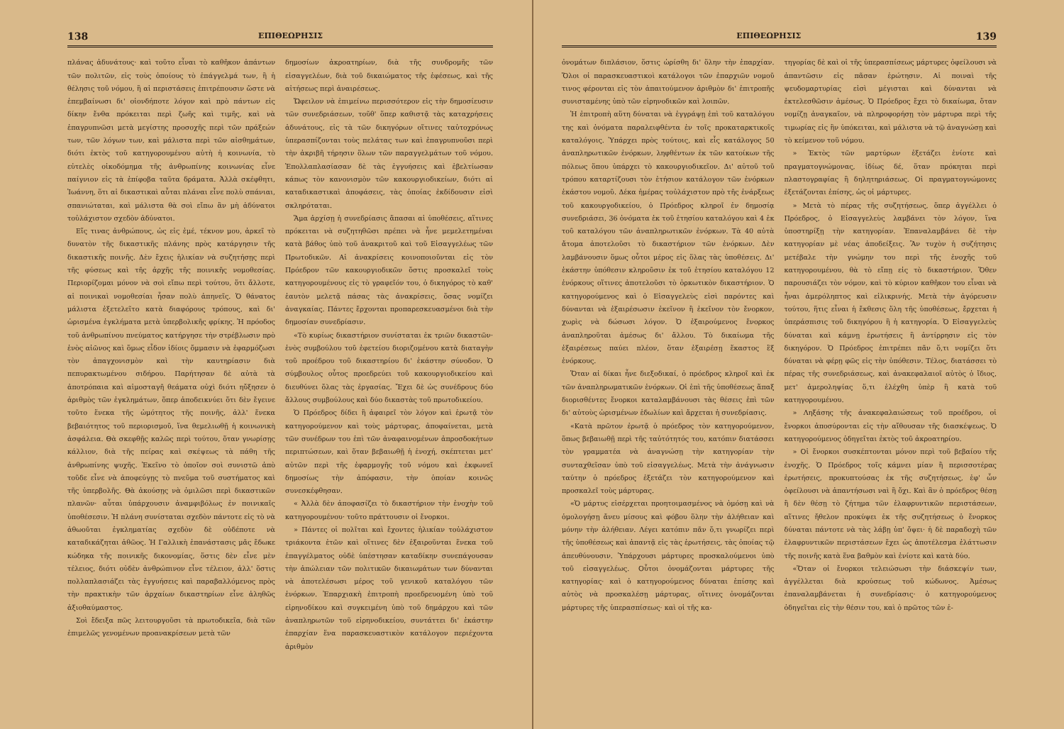138 ΕΠΙΘΕΩΡΗΣΙΣ
πλάνας ἀδυνάτους· καὶ τοῦτο εἶναι τὸ καθῆκον ἁπάντων τῶν πολιτῶν, εἰς τοὺς ὁποίους τὸ ἐπάγγελμά των, ἢ ἡ θέλησις τοῦ νόμου, ἢ αἱ περιστάσεις ἐπιτρέπουσιν ὥστε νὰ ἐπεμβαίνωσι δι' οἱονδήποτε λόγον καὶ πρὸ πάντων εἰς δίκην ἔνθα πρόκειται περὶ ζωῆς καὶ τιμῆς, καὶ νὰ ἐπαγρυπνῶσι μετὰ μεγίστης προσοχῆς περὶ τῶν πράξεών των, τῶν λόγων των, καὶ μάλιστα περὶ τῶν αἰσθημάτων, διότι ἐκτὸς τοῦ κατηγορουμένου αὐτὴ ἡ κοινωνία, τὸ εὐτελὲς οἰκοδόμημα τῆς ἀνθρωπίνης κοινωνίας εἶνε παίγνιον εἰς τὰ ἐπίφοβα ταῦτα δράματα. Ἀλλὰ σκέφθητι, Ἰωάννη, ὅτι αἱ δικαστικαὶ αὗται πλάναι εἶνε πολὺ σπάνιαι, σπανιώταται, καὶ μάλιστα θὰ σοὶ εἴπω ἂν μὴ ἀδύνατοι τοὐλάχιστον σχεδὸν ἀδύνατοι.
Εἴς τινας ἀνθρώπους, ὡς εἰς ἐμέ, τέκνον μου, ἀρκεῖ τὸ δυνατὸν τῆς δικαστικῆς πλάνης πρὸς κατάργησιν τῆς δικαστικῆς ποινῆς. Δὲν ἔχεις ἡλικίαν νὰ συζητήσῃς περὶ τῆς φύσεως καὶ τῆς ἀρχῆς τῆς ποινικῆς νομοθεσίας. Περιορίζομαι μόνον νὰ σοὶ εἴπω περὶ τούτου, ὅτι ἄλλοτε, αἱ ποινικαὶ νομοθεσίαι ἦσαν πολὺ ἀπηνεῖς. Ὁ θάνατος μάλιστα ἐξετελεῖτο κατὰ διαφόρους τρόπους, καὶ δι' ὡρισμένα ἐγκλήματα μετὰ ὑπερβολικῆς φρίκης. Ἡ πρόοδος τοῦ ἀνθρωπίνου πνεύματος κατήργησε τὴν στρέβλωσιν πρὸ ἑνὸς αἰῶνος καὶ ὅμως εἶδον ἰδίοις ὄμμασιν νὰ ἐφαρμόζωσι τὸν ἀπαγχονισμὸν καὶ τὴν καυτηρίασιν διὰ πεπυρακτωμένου σιδήρου. Παρήτησαν δὲ αὐτὰ τὰ ἀποτρόπαια καὶ αἱμοσταγῆ θεάματα οὐχὶ διότι ηὔξησεν ὁ ἀριθμὸς τῶν ἐγκλημάτων, ὅπερ ἀποδεικνύει ὅτι δὲν ἔγεινε τοῦτο ἕνεκα τῆς ὠμότητος τῆς ποινῆς, ἀλλ' ἕνεκα βεβαιότητος τοῦ περιορισμοῦ, ἵνα θεμελιωθῇ ἡ κοινωνικὴ ἀσφάλεια. Θὰ σκεφθῇς καλῶς περὶ τούτου, ὅταν γνωρίσῃς κάλλιον, διὰ τῆς πείρας καὶ σκέψεως τὰ πάθη τῆς ἀνθρωπίνης ψυχῆς. Ἐκεῖνο τὸ ὁποῖον σοὶ συνιστῶ ἀπὸ τοῦδε εἶνε νὰ ἀποφεύγῃς τὸ πνεῦμα τοῦ συστήματος καὶ τῆς ὑπερβολῆς. Θὰ ἀκούσῃς νὰ ὁμιλῶσι περὶ δικαστικῶν πλανῶν· αὗται ὑπάρχουσιν ἀναμφιβόλως ἐν ποινικαῖς ὑποθέσεσιν. Ἡ πλάνη συνίσταται σχεδὸν πάντοτε εἰς τὸ νὰ ἀθωοῦται ἐγκληματίας σχεδὸν δὲ οὐδέποτε νὰ καταδικάζηται ἀθῶος. Ἡ Γαλλικὴ ἐπανάστασις μᾶς ἔδωκε κώδηκα τῆς ποινικῆς δικονομίας, ὅστις δὲν εἶνε μὲν τέλειος, διότι οὐδὲν ἀνθρώπινον εἶνε τέλειον, ἀλλ' ὅστις πολλαπλασιάζει τὰς ἐγγυήσεις καὶ παραβαλλόμενος πρὸς τὴν πρακτικὴν τῶν ἀρχαίων δικαστηρίων εἶνε ἀληθῶς ἀξιοθαύμαστος.
Σοὶ ἔδειξα πῶς λειτουργοῦσι τὰ πρωτοδικεῖα, διὰ τῶν ἐπιμελῶς γενομένων προανακρίσεων μετὰ τῶν
δημοσίων ἀκροατηρίων, διὰ τῆς συνδρομῆς τῶν εἰσαγγελέων, διὰ τοῦ δικαιώματος τῆς ἐφέσεως, καὶ τῆς αἰτήσεως περὶ ἀναιρέσεως.
Ὤφειλον νὰ ἐπιμείνω περισσότερον εἰς τὴν δημοσίευσιν τῶν συνεδριάσεων, τοῦθ' ὅπερ καθιστᾷ τὰς καταχρήσεις ἀδυνάτους, εἰς τὰ τῶν δικηγόρων οἵτινες ταὐτοχρόνως ὑπερασπίζονται τοὺς πελάτας των καὶ ἐπαγρυπνοῦσι περὶ τὴν ἀκριβῆ τήρησιν ὅλων τῶν παραγγελμάτων τοῦ νόμου. Ἐπολλαπλασίασαν δὲ τὰς ἐγγυήσεις καὶ ἐβελτίωσαν κάπως τὸν κανονισμὸν τῶν κακουργιοδικείων, διότι αἱ καταδικαστικαὶ ἀποφάσεις, τὰς ὁποίας ἐκδίδουσιν εἰσὶ σκληρόταται.
Ἅμα ἀρχίσῃ ἡ συνεδρίασις ἅπασαι αἱ ὑποθέσεις, αἵτινες πρόκειται νὰ συζητηθῶσι πρέπει νὰ ἦνε μεμελετημέναι κατὰ βάθος ὑπὸ τοῦ ἀνακριτοῦ καὶ τοῦ Εἰσαγγελέως τῶν Πρωτοδικῶν. Αἱ ἀνακρίσεις κοινοποιοῦνται εἰς τὸν Πρόεδρον τῶν κακουργιοδικῶν ὅστις προσκαλεῖ τοὺς κατηγορουμένους εἰς τὸ γραφεῖόν του, ὁ δικηγόρος τὸ καθ' ἑαυτὸν μελετᾷ πάσας τὰς ἀνακρίσεις, ὅσας νομίζει ἀναγκαίας. Πάντες ἔρχονται προπαρεσκευασμένοι διὰ τὴν δημοσίαν συνεδρίασιν.
«Τὸ κυρίως δικαστήριον συνίσταται ἐκ τριῶν δικαστῶν· ἑνὸς συμβούλου τοῦ ἐφετείου διοριζομένου κατὰ διαταγὴν τοῦ προέδρου τοῦ δικαστηρίου δι' ἑκάστην σύνοδον. Ὁ σύμβουλος οὗτος προεδρεύει τοῦ κακουργιοδικείου καὶ διευθύνει ὅλας τὰς ἐργασίας. Ἔχει δὲ ὡς συνέδρους δύο ἄλλους συμβούλους καὶ δύο δικαστὰς τοῦ πρωτοδικείου.
Ὁ Πρόεδρος δίδει ἢ ἀφαιρεῖ τὸν λόγον καὶ ἐρωτᾷ τὸν κατηγορούμενον καὶ τοὺς μάρτυρας, ἀποφαίνεται, μετὰ τῶν συνέδρων του ἐπὶ τῶν ἀναφαινομένων ἀπροσδοκήτων περιπτώσεων, καὶ ὅταν βεβαιωθῇ ἡ ἐνοχή, σκέπτεται μετ' αὐτῶν περὶ τῆς ἐφαρμογῆς τοῦ νόμου καὶ ἐκφωνεῖ δημοσίως τὴν ἀπόφασιν, τὴν ὁποίαν κοινῶς συνεσκέφθησαν.
« Ἀλλὰ δὲν ἀποφασίζει τὸ δικαστήριον τὴν ἐνοχὴν τοῦ κατηγορουμένου· τοῦτο πράττουσιν οἱ ἔνορκοι.
» Πάντες οἱ πολῖται καὶ ἔχοντες ἡλικίαν τοὐλάχιστον τριάκοντα ἐτῶν καὶ οἵτινες δὲν ἐξαιροῦνται ἕνεκα τοῦ ἐπαγγέλματος οὐδὲ ὑπέστησαν καταδίκην συνεπάγουσαν τὴν ἀπώλειαν τῶν πολιτικῶν δικαιωμάτων των δύνανται νὰ ἀποτελέσωσι μέρος τοῦ γενικοῦ καταλόγου τῶν ἐνόρκων. Ἐπαρχιακὴ ἐπιτροπὴ προεδρευομένη ὑπὸ τοῦ εἰρηνοδίκου καὶ συγκειμένη ὑπὸ τοῦ δημάρχου καὶ τῶν ἀναπληρωτῶν τοῦ εἰρηνοδικείου, συντάττει δι' ἑκάστην ἐπαρχίαν ἕνα παρασκευαστικὸν κατάλογον περιέχοντα ἀριθμὸν
ΕΠΙΘΕΩΡΗΣΙΣ 139
ὀνομάτων διπλάσιον, ὅστις ὡρίσθη δι' ὅλην τὴν ἐπαρχίαν. Ὅλοι οἱ παρασκευαστικοὶ κατάλογοι τῶν ἐπαρχιῶν νομοῦ τινος φέρονται εἰς τὸν ἀπαιτούμενον ἀριθμὸν δι' ἐπιτροπῆς συνισταμένης ὑπὸ τῶν εἰρηνοδικῶν καὶ λοιπῶν.
Ἡ ἐπιτροπὴ αὕτη δύναται νὰ ἐγγράψῃ ἐπὶ τοῦ καταλόγου της καὶ ὀνόματα παραλειφθέντα ἐν τοῖς προκαταρκτικοῖς καταλόγοις. Ὑπάρχει πρὸς τούτοις, καὶ εἷς κατάλογος 50 ἀναπληρωτικῶν ἐνόρκων, ληφθέντων ἐκ τῶν κατοίκων τῆς πόλεως ὅπου ὑπάρχει τὸ κακουργιοδικεῖον. Δι' αὐτοῦ τοῦ τρόπου καταρτίζουσι τὸν ἐτήσιον κατάλογον τῶν ἐνόρκων ἑκάστου νομοῦ. Δέκα ἡμέρας τοὐλάχιστον πρὸ τῆς ἐνάρξεως τοῦ κακουργοδικείου, ὁ Πρόεδρος κληροῖ ἐν δημοσίᾳ συνεδριάσει, 36 ὀνόματα ἐκ τοῦ ἐτησίου καταλόγου καὶ 4 ἐκ τοῦ καταλόγου τῶν ἀναπληρωτικῶν ἐνόρκων. Τὰ 40 αὐτὰ ἄτομα ἀποτελοῦσι τὸ δικαστήριον τῶν ἐνόρκων. Δὲν λαμβάνουσιν ὅμως οὗτοι μέρος εἰς ὅλας τὰς ὑποθέσεις. Δι' ἑκάστην ὑπόθεσιν κληροῦσιν ἐκ τοῦ ἐτησίου καταλόγου 12 ἐνόρκους οἵτινες ἀποτελοῦσι τὸ ὁρκωτικὸν δικαστήριον. Ὁ κατηγορούμενος καὶ ὁ Εἰσαγγελεὺς εἰσὶ παρόντες καὶ δύνανται νὰ ἐξαιρέσωσιν ἐκεῖνον ἢ ἐκεῖνον τὸν ἔνορκον, χωρὶς νὰ δώσωσι λόγον. Ὁ ἐξαιρούμενος ἔνορκος ἀναπληροῦται ἀμέσως δι' ἄλλου. Τὸ δικαίωμα τῆς ἐξαιρέσεως παύει πλέον, ὅταν ἐξαιρέσῃ ἕκαστος ἓξ ἐνόρκους.
Ὅταν αἱ δίκαι ἦνε διεξοδικαί, ὁ πρόεδρος κληροῖ καὶ ἐκ τῶν ἀναπληρωματικῶν ἐνόρκων. Οἱ ἐπὶ τῆς ὑποθέσεως ἅπαξ διορισθέντες ἔνορκοι καταλαμβάνουσι τὰς θέσεις ἐπὶ τῶν δι' αὐτοὺς ὡρισμένων ἑδωλίων καὶ ἄρχεται ἡ συνεδρίασις.
«Κατὰ πρῶτον ἐρωτᾷ ὁ πρόεδρος τὸν κατηγορούμενον, ὅπως βεβαιωθῇ περὶ τῆς ταὐτότητός του, κατόπιν διατάσσει τὸν γραμματέα νὰ ἀναγνώσῃ τὴν κατηγορίαν τὴν συνταχθεῖσαν ὑπὸ τοῦ εἰσαγγελέως. Μετὰ τὴν ἀνάγνωσιν ταύτην ὁ πρόεδρος ἐξετάζει τὸν κατηγορούμενον καὶ προσκαλεῖ τοὺς μάρτυρας.
«Ὁ μάρτυς εἰσέρχεται προητοιμασμένος νὰ ὀμόσῃ καὶ νὰ ὁμολογήσῃ ἄνευ μίσους καὶ φόβου ὅλην τὴν ἀλήθειαν καὶ μόνην τὴν ἀλήθειαν. Λέγει κατόπιν πᾶν ὅ,τι γνωρίζει περὶ τῆς ὑποθέσεως καὶ ἀπαντᾷ εἰς τὰς ἐρωτήσεις, τὰς ὁποίας τῷ ἀπευθύνουσιν. Ὑπάρχουσι μάρτυρες προσκαλούμενοι ὑπὸ τοῦ εἰσαγγελέως. Οὗτοι ὀνομάζονται μάρτυρες τῆς κατηγορίας· καὶ ὁ κατηγορούμενος δύναται ἐπίσης καὶ αὐτὸς νὰ προσκαλέσῃ μάρτυρας, οἵτινες ὀνομάζονται μάρτυρες τῆς ὑπερασπίσεως· καὶ οἱ τῆς κα-
τηγορίας δὲ καὶ οἱ τῆς ὑπερασπίσεως μάρτυρες ὀφείλουσι νὰ ἀπαντῶσιν εἰς πᾶσαν ἐρώτησιν. Αἱ ποιναὶ τῆς ψευδομαρτυρίας εἰσὶ μέγισται καὶ δύνανται νὰ ἐκτελεσθῶσιν ἀμέσως. Ὁ Πρόεδρος ἔχει τὸ δικαίωμα, ὅταν νομίζῃ ἀναγκαῖον, νὰ πληροφορήσῃ τὸν μάρτυρα περὶ τῆς τιμωρίας εἰς ἣν ὑπόκειται, καὶ μάλιστα νὰ τῷ ἀναγνώσῃ καὶ τὸ κείμενον τοῦ νόμου.
» Ἐκτὸς τῶν μαρτύρων ἐξετάζει ἐνίοτε καὶ πραγματογνώμονας, ἰδίως δέ, ὅταν πρόκηται περὶ πλαστογραφίας ἢ δηλητηριάσεως. Οἱ πραγματογνώμονες ἐξετάζονται ἐπίσης, ὡς οἱ μάρτυρες.
» Μετὰ τὸ πέρας τῆς συζητήσεως, ὅπερ ἀγγέλλει ὁ Πρόεδρος, ὁ Εἰσαγγελεὺς λαμβάνει τὸν λόγον, ἵνα ὑποστηρίξῃ τὴν κατηγορίαν. Ἐπαναλαμβάνει δὲ τὴν κατηγορίαν μὲ νέας ἀποδείξεις. Ἂν τυχὸν ἡ συζήτησις μετέβαλε τὴν γνώμην του περὶ τῆς ἐνοχῆς τοῦ κατηγορουμένου, θὰ τὸ εἴπῃ εἰς τὸ δικαστήριον. Ὅθεν παρουσιάζει τὸν νόμον, καὶ τὸ κύριον καθῆκον του εἶναι νὰ ἦναι ἀμερόληπτος καὶ εἰλικρινής. Μετὰ τὴν ἀγόρευσιν τούτου, ἥτις εἶναι ἡ ἔκθεσις ὅλη τῆς ὑποθέσεως, ἔρχεται ἡ ὑπεράσπισις τοῦ δικηγόρου ἢ ἡ κατηγορία. Ὁ Εἰσαγγελεὺς δύναται καὶ κάμνῃ ἐρωτήσεις ἢ ἀντίρρησιν εἰς τὸν δικηγόρον. Ὁ Πρόεδρος ἐπιτρέπει πᾶν ὅ,τι νομίζει ὅτι δύναται νὰ φέρῃ φῶς εἰς τὴν ὑπόθεσιν. Τέλος, διατάσσει τὸ πέρας τῆς συνεδριάσεως, καὶ ἀνακεφαλαιοῖ αὐτὸς ὁ ἴδιος, μετ' ἀμεροληψίας ὅ,τι ἐλέχθη ὑπὲρ ἢ κατὰ τοῦ κατηγορουμένου.
» Ληξάσης τῆς ἀνακεφαλαιώσεως τοῦ προέδρου, οἱ ἔνορκοι ἀποσύρονται εἰς τὴν αἴθουσαν τῆς διασκέψεως. Ὁ κατηγορούμενος ὁδηγεῖται ἐκτὸς τοῦ ἀκροατηρίου.
» Οἱ ἔνορκοι συσκέπτονται μόνον περὶ τοῦ βεβαίου τῆς ἐνοχῆς. Ὁ Πρόεδρος τοῖς κάμνει μίαν ἢ περισσοτέρας ἐρωτήσεις, προκυπτούσας ἐκ τῆς συζητήσεως, ἐφ' ὧν ὀφείλουσι νὰ ἀπαντήσωσι ναὶ ἢ ὄχι. Καὶ ἂν ὁ πρόεδρος θέσῃ ἢ δὲν θέσῃ τὸ ζήτημα τῶν ἐλαφρυντικῶν περιστάσεων, αἵτινες ἤθελον προκύψει ἐκ τῆς συζητήσεως ὁ ἔνορκος δύναται πάντοτε νὰ τὰς λάβῃ ὑπ' ὄψει· ἡ δὲ παραδοχὴ τῶν ἐλαφρυντικῶν περιστάσεων ἔχει ὡς ἀποτέλεσμα ἐλάττωσιν τῆς ποινῆς κατὰ ἕνα βαθμὸν καὶ ἐνίοτε καὶ κατὰ δύο.
«Ὅταν οἱ ἔνορκοι τελειώσωσι τὴν διάσκεψίν των, ἀγγέλλεται διὰ κρούσεως τοῦ κώδωνος. Ἀμέσως ἐπαναλαμβάνεται ἡ συνεδρίασις· ὁ κατηγορούμενος ὁδηγεῖται εἰς τὴν θέσιν του, καὶ ὁ πρῶτος τῶν ἐ-